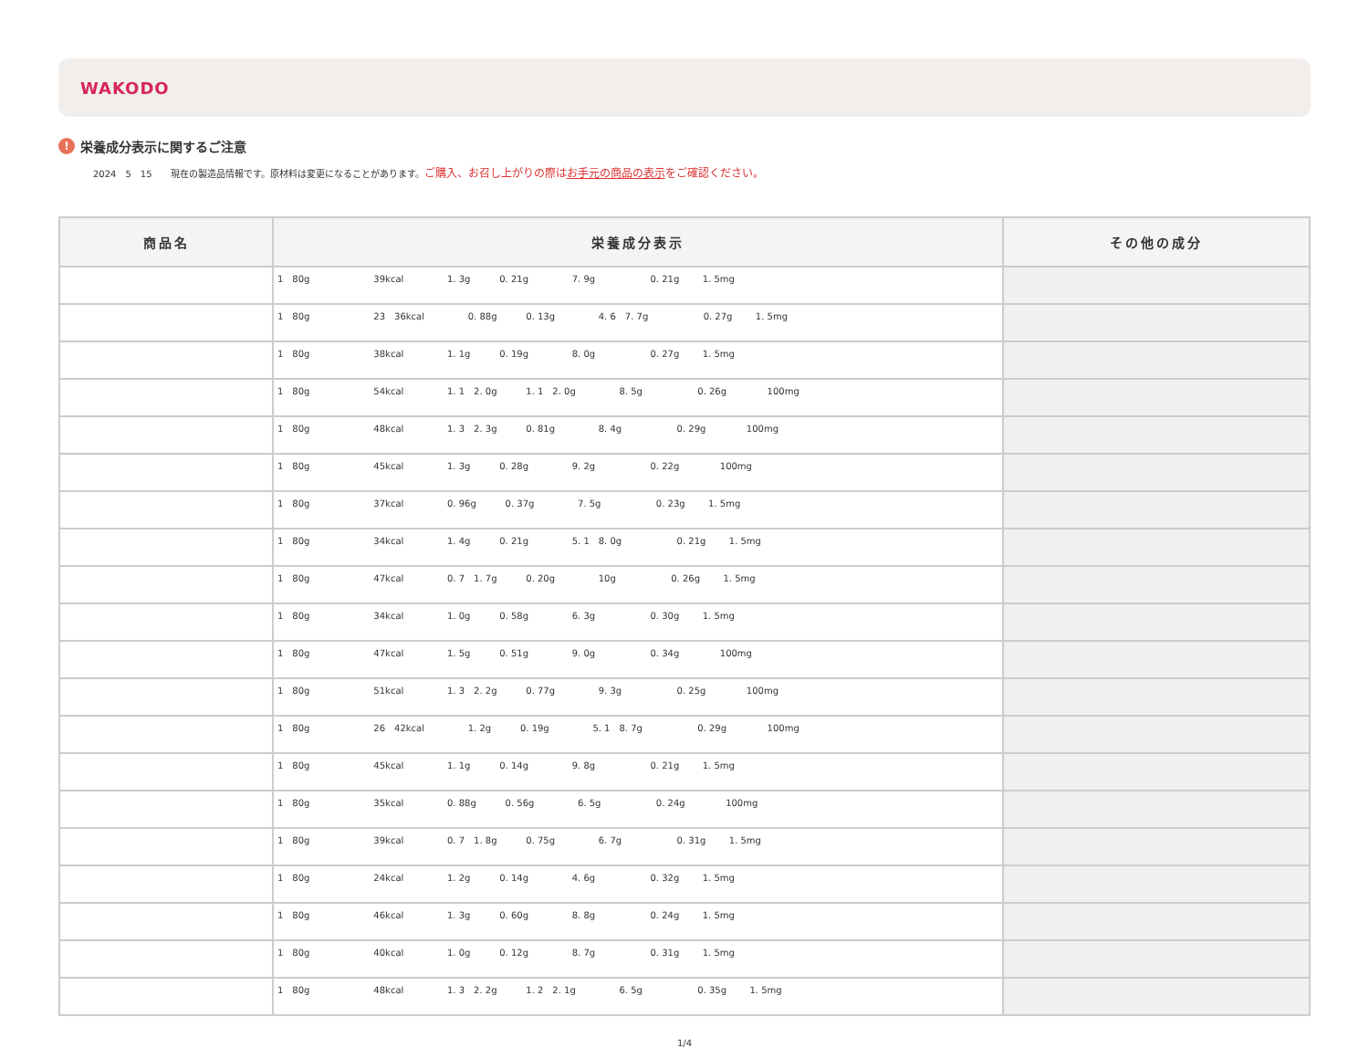WAKODO
! 栄養成分表示に関するご注意
2024　5　15　　現在の製造品情報です。原材料は変更になることがあります。ご購入、お召し上がりの際はお手元の商品の表示をご確認ください。
| 商品名 | 栄養成分表示 | その他の成分 |
| --- | --- | --- |
| | 1 80g 39kcal 1. 3g 0. 21g 7. 9g 0. 21g 1. 5mg | |
| | 1 80g 23 36kcal 0. 88g 0. 13g 4. 6 7. 7g 0. 27g 1. 5mg | |
| | 1 80g 38kcal 1. 1g 0. 19g 8. 0g 0. 27g 1. 5mg | |
| | 1 80g 54kcal 1. 1 2. 0g 1. 1 2. 0g 8. 5g 0. 26g 100mg | |
| | 1 80g 48kcal 1. 3 2. 3g 0. 81g 8. 4g 0. 29g 100mg | |
| | 1 80g 45kcal 1. 3g 0. 28g 9. 2g 0. 22g 100mg | |
| | 1 80g 37kcal 0. 96g 0. 37g 7. 5g 0. 23g 1. 5mg | |
| | 1 80g 34kcal 1. 4g 0. 21g 5. 1 8. 0g 0. 21g 1. 5mg | |
| | 1 80g 47kcal 0. 7 1. 7g 0. 20g 10g 0. 26g 1. 5mg | |
| | 1 80g 34kcal 1. 0g 0. 58g 6. 3g 0. 30g 1. 5mg | |
| | 1 80g 47kcal 1. 5g 0. 51g 9. 0g 0. 34g 100mg | |
| | 1 80g 51kcal 1. 3 2. 2g 0. 77g 9. 3g 0. 25g 100mg | |
| | 1 80g 26 42kcal 1. 2g 0. 19g 5. 1 8. 7g 0. 29g 100mg | |
| | 1 80g 45kcal 1. 1g 0. 14g 9. 8g 0. 21g 1. 5mg | |
| | 1 80g 35kcal 0. 88g 0. 56g 6. 5g 0. 24g 100mg | |
| | 1 80g 39kcal 0. 7 1. 8g 0. 75g 6. 7g 0. 31g 1. 5mg | |
| | 1 80g 24kcal 1. 2g 0. 14g 4. 6g 0. 32g 1. 5mg | |
| | 1 80g 46kcal 1. 3g 0. 60g 8. 8g 0. 24g 1. 5mg | |
| | 1 80g 40kcal 1. 0g 0. 12g 8. 7g 0. 31g 1. 5mg | |
| | 1 80g 48kcal 1. 3 2. 2g 1. 2 2. 1g 6. 5g 0. 35g 1. 5mg | |
1/4